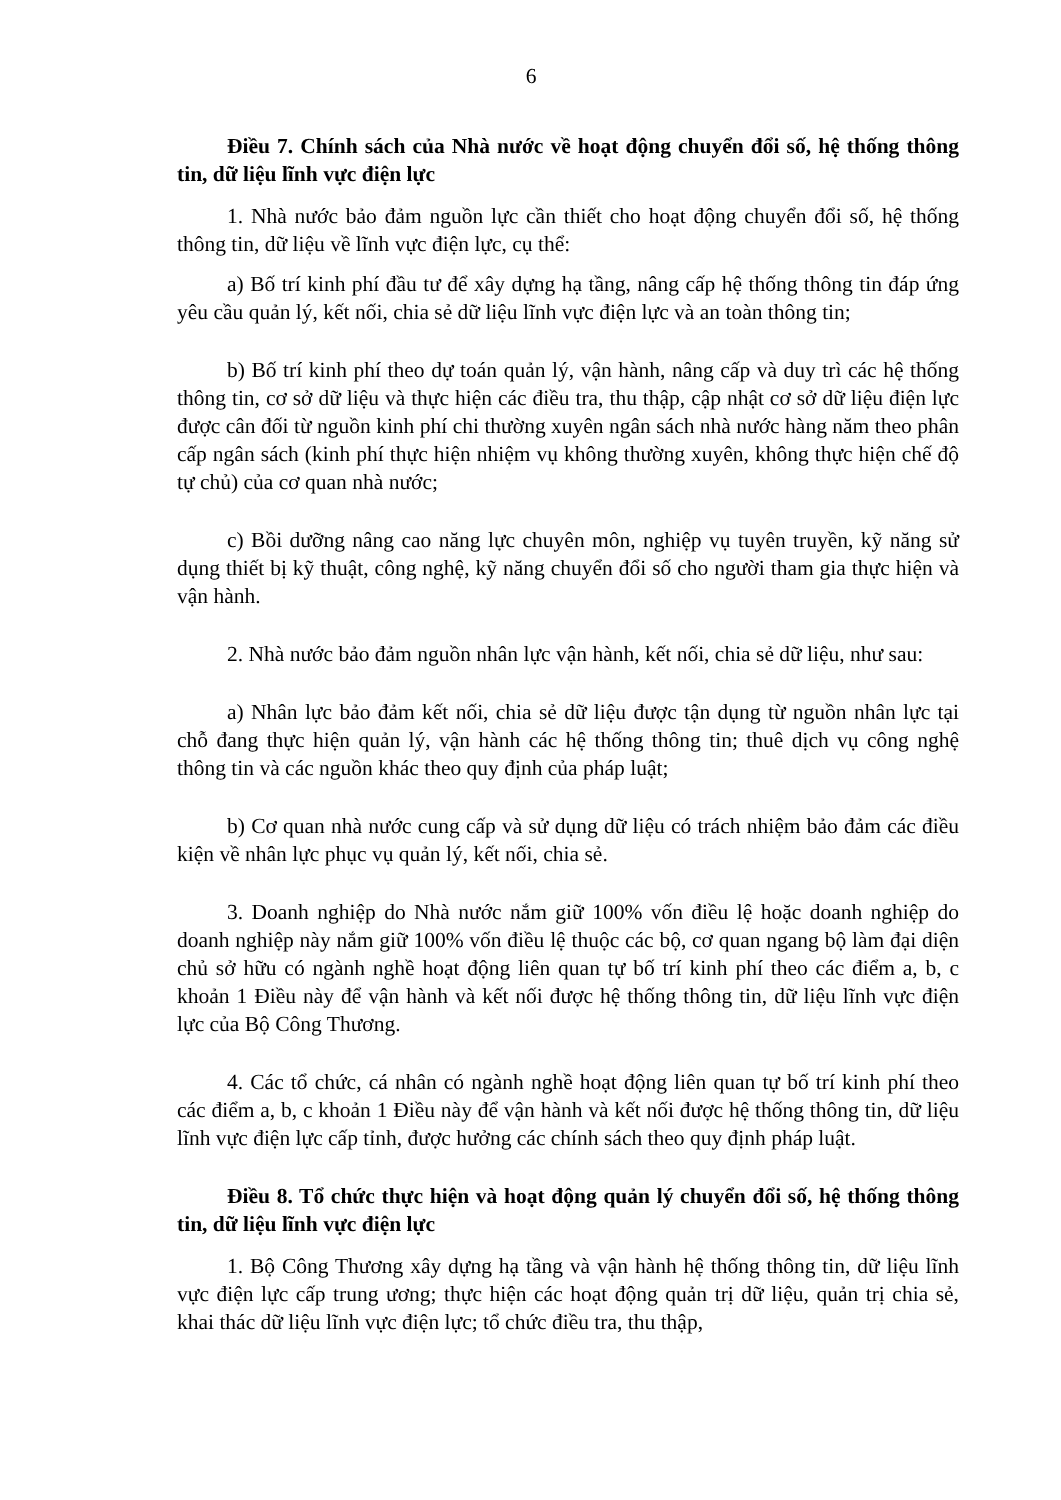6
Điều 7. Chính sách của Nhà nước về hoạt động chuyển đổi số, hệ thống thông tin, dữ liệu lĩnh vực điện lực
1. Nhà nước bảo đảm nguồn lực cần thiết cho hoạt động chuyển đổi số, hệ thống thông tin, dữ liệu về lĩnh vực điện lực, cụ thể:
a) Bố trí kinh phí đầu tư để xây dựng hạ tầng, nâng cấp hệ thống thông tin đáp ứng yêu cầu quản lý, kết nối, chia sẻ dữ liệu lĩnh vực điện lực và an toàn thông tin;
b) Bố trí kinh phí theo dự toán quản lý, vận hành, nâng cấp và duy trì các hệ thống thông tin, cơ sở dữ liệu và thực hiện các điều tra, thu thập, cập nhật cơ sở dữ liệu điện lực được cân đối từ nguồn kinh phí chi thường xuyên ngân sách nhà nước hàng năm theo phân cấp ngân sách (kinh phí thực hiện nhiệm vụ không thường xuyên, không thực hiện chế độ tự chủ) của cơ quan nhà nước;
c) Bồi dưỡng nâng cao năng lực chuyên môn, nghiệp vụ tuyên truyền, kỹ năng sử dụng thiết bị kỹ thuật, công nghệ, kỹ năng chuyển đổi số cho người tham gia thực hiện và vận hành.
2. Nhà nước bảo đảm nguồn nhân lực vận hành, kết nối, chia sẻ dữ liệu, như sau:
a) Nhân lực bảo đảm kết nối, chia sẻ dữ liệu được tận dụng từ nguồn nhân lực tại chỗ đang thực hiện quản lý, vận hành các hệ thống thông tin; thuê dịch vụ công nghệ thông tin và các nguồn khác theo quy định của pháp luật;
b) Cơ quan nhà nước cung cấp và sử dụng dữ liệu có trách nhiệm bảo đảm các điều kiện về nhân lực phục vụ quản lý, kết nối, chia sẻ.
3. Doanh nghiệp do Nhà nước nắm giữ 100% vốn điều lệ hoặc doanh nghiệp do doanh nghiệp này nắm giữ 100% vốn điều lệ thuộc các bộ, cơ quan ngang bộ làm đại diện chủ sở hữu có ngành nghề hoạt động liên quan tự bố trí kinh phí theo các điểm a, b, c khoản 1 Điều này để vận hành và kết nối được hệ thống thông tin, dữ liệu lĩnh vực điện lực của Bộ Công Thương.
4. Các tổ chức, cá nhân có ngành nghề hoạt động liên quan tự bố trí kinh phí theo các điểm a, b, c khoản 1 Điều này để vận hành và kết nối được hệ thống thông tin, dữ liệu lĩnh vực điện lực cấp tỉnh, được hưởng các chính sách theo quy định pháp luật.
Điều 8. Tổ chức thực hiện và hoạt động quản lý chuyển đổi số, hệ thống thông tin, dữ liệu lĩnh vực điện lực
1. Bộ Công Thương xây dựng hạ tầng và vận hành hệ thống thông tin, dữ liệu lĩnh vực điện lực cấp trung ương; thực hiện các hoạt động quản trị dữ liệu, quản trị chia sẻ, khai thác dữ liệu lĩnh vực điện lực; tổ chức điều tra, thu thập,